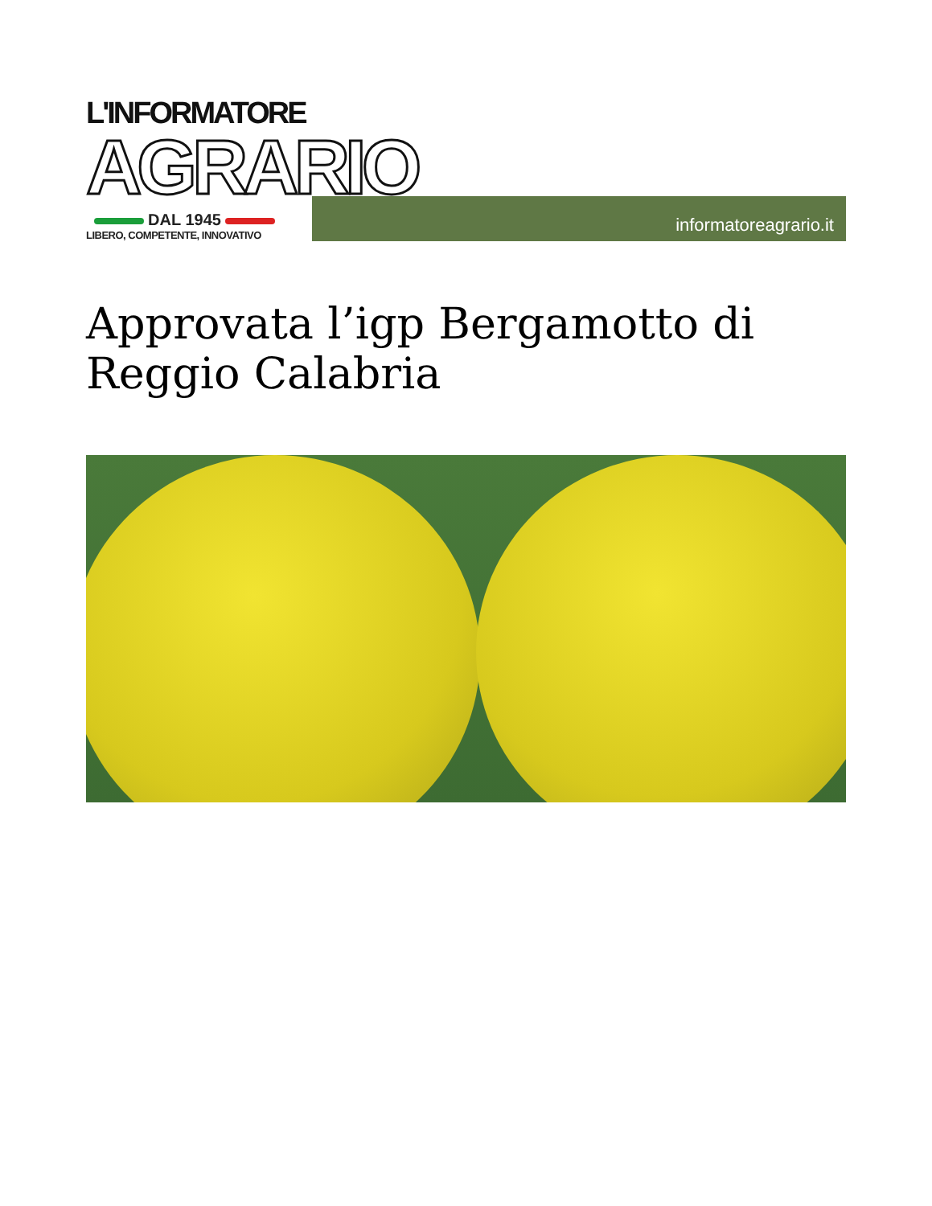L'INFORMATORE
AGRARIO
DAL 1945
LIBERO, COMPETENTE, INNOVATIVO
informatoreagrario.it
Approvata l’igp Bergamotto di Reggio Calabria